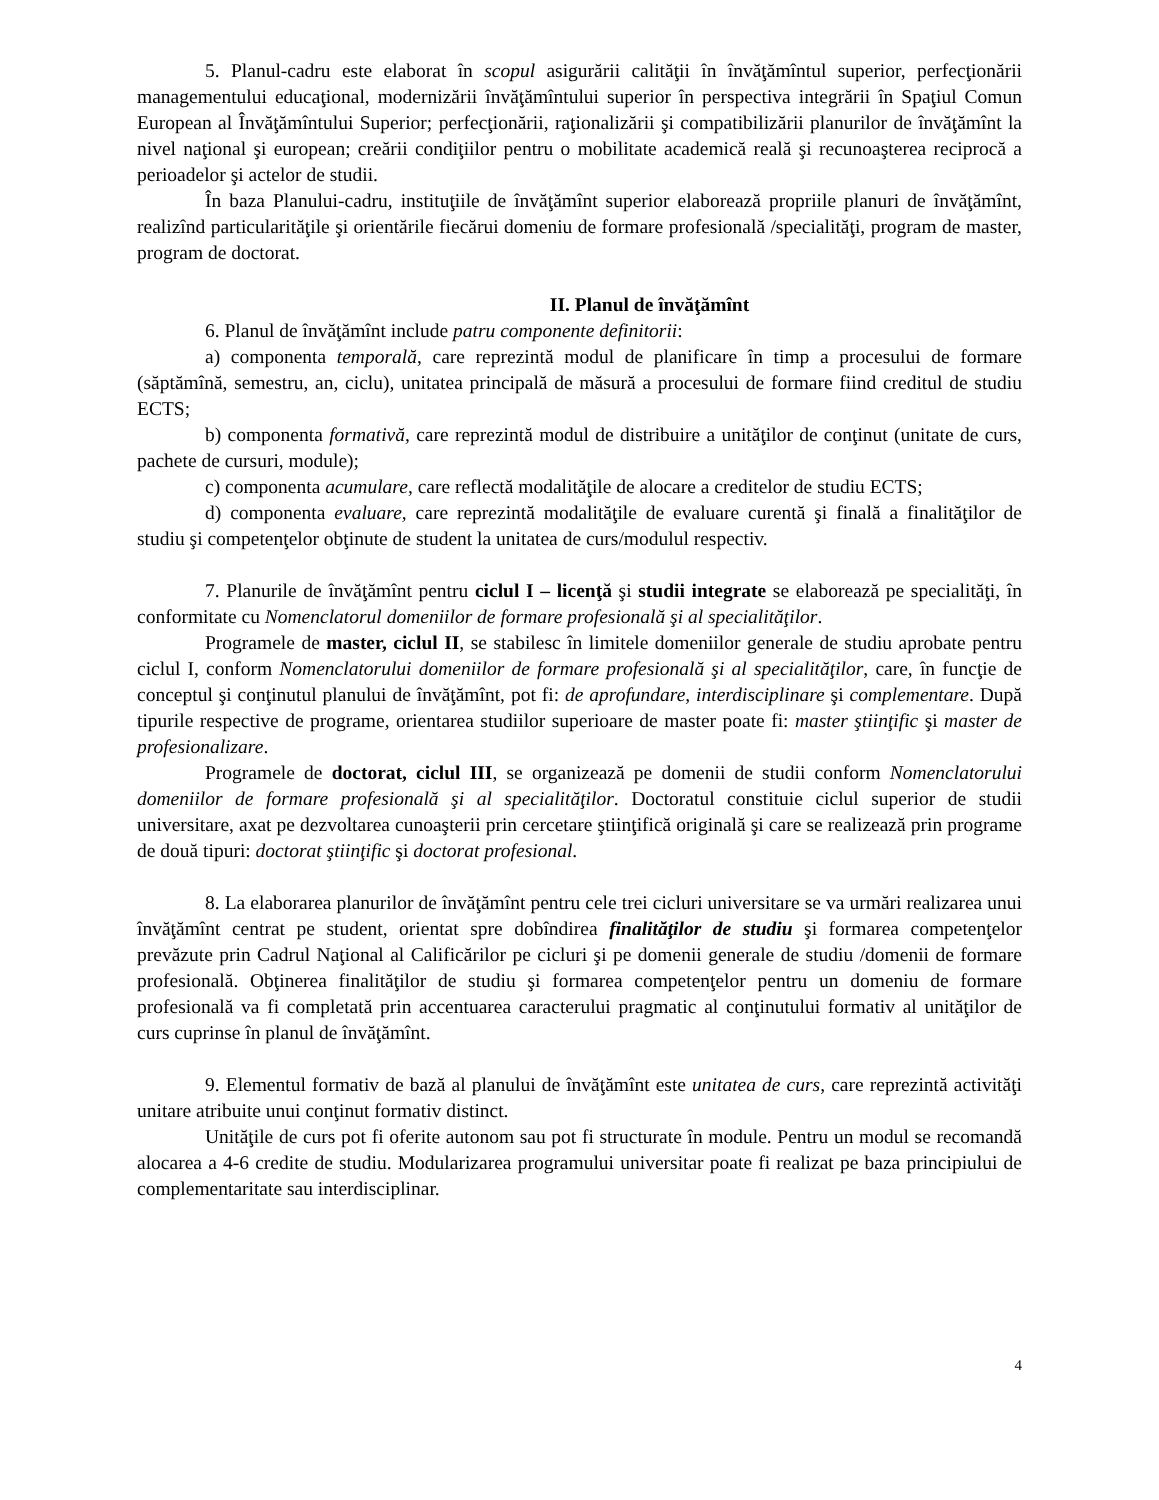5. Planul-cadru este elaborat în scopul asigurării calităţii în învăţămîntul superior, perfecţionării managementului educaţional, modernizării învăţămîntului superior în perspectiva integrării în Spaţiul Comun European al Învăţămîntului Superior; perfecţionării, raţionalizării şi compatibilizării planurilor de învăţămînt la nivel naţional şi european; creării condiţiilor pentru o mobilitate academică reală şi recunoaşterea reciprocă a perioadelor şi actelor de studii.
În baza Planului-cadru, instituţiile de învăţămînt superior elaborează propriile planuri de învăţămînt, realizînd particularităţile şi orientările fiecărui domeniu de formare profesională /specialităţi, program de master, program de doctorat.
II. Planul de învăţămînt
6. Planul de învăţămînt include patru componente definitorii:
a) componenta temporală, care reprezintă modul de planificare în timp a procesului de formare (săptămînă, semestru, an, ciclu), unitatea principală de măsură a procesului de formare fiind creditul de studiu ECTS;
b) componenta formativă, care reprezintă modul de distribuire a unităţilor de conţinut (unitate de curs, pachete de cursuri, module);
c) componenta acumulare, care reflectă modalităţile de alocare a creditelor de studiu ECTS;
d) componenta evaluare, care reprezintă modalităţile de evaluare curentă şi finală a finalităţilor de studiu şi competenţelor obţinute de student la unitatea de curs/modulul respectiv.
7. Planurile de învăţămînt pentru ciclul I – licenţă şi studii integrate se elaborează pe specialităţi, în conformitate cu Nomenclatorul domeniilor de formare profesională şi al specialităţilor.
Programele de master, ciclul II, se stabilesc în limitele domeniilor generale de studiu aprobate pentru ciclul I, conform Nomenclatorului domeniilor de formare profesională şi al specialităţilor, care, în funcţie de conceptul şi conţinutul planului de învăţămînt, pot fi: de aprofundare, interdisciplinare şi complementare. După tipurile respective de programe, orientarea studiilor superioare de master poate fi: master ştiinţific şi master de profesionalizare.
Programele de doctorat, ciclul III, se organizează pe domenii de studii conform Nomenclatorului domeniilor de formare profesională şi al specialităţilor. Doctoratul constituie ciclul superior de studii universitare, axat pe dezvoltarea cunoaşterii prin cercetare ştiinţifică originală şi care se realizează prin programe de două tipuri: doctorat ştiinţific şi doctorat profesional.
8. La elaborarea planurilor de învăţămînt pentru cele trei cicluri universitare se va urmări realizarea unui învăţămînt centrat pe student, orientat spre dobîndirea finalităţilor de studiu şi formarea competenţelor prevăzute prin Cadrul Naţional al Calificărilor pe cicluri şi pe domenii generale de studiu /domenii de formare profesională. Obţinerea finalităţilor de studiu şi formarea competenţelor pentru un domeniu de formare profesională va fi completată prin accentuarea caracterului pragmatic al conţinutului formativ al unităţilor de curs cuprinse în planul de învăţămînt.
9. Elementul formativ de bază al planului de învăţămînt este unitatea de curs, care reprezintă activităţi unitare atribuite unui conţinut formativ distinct.
Unităţile de curs pot fi oferite autonom sau pot fi structurate în module. Pentru un modul se recomandă alocarea a 4-6 credite de studiu. Modularizarea programului universitar poate fi realizat pe baza principiului de complementaritate sau interdisciplinar.
4